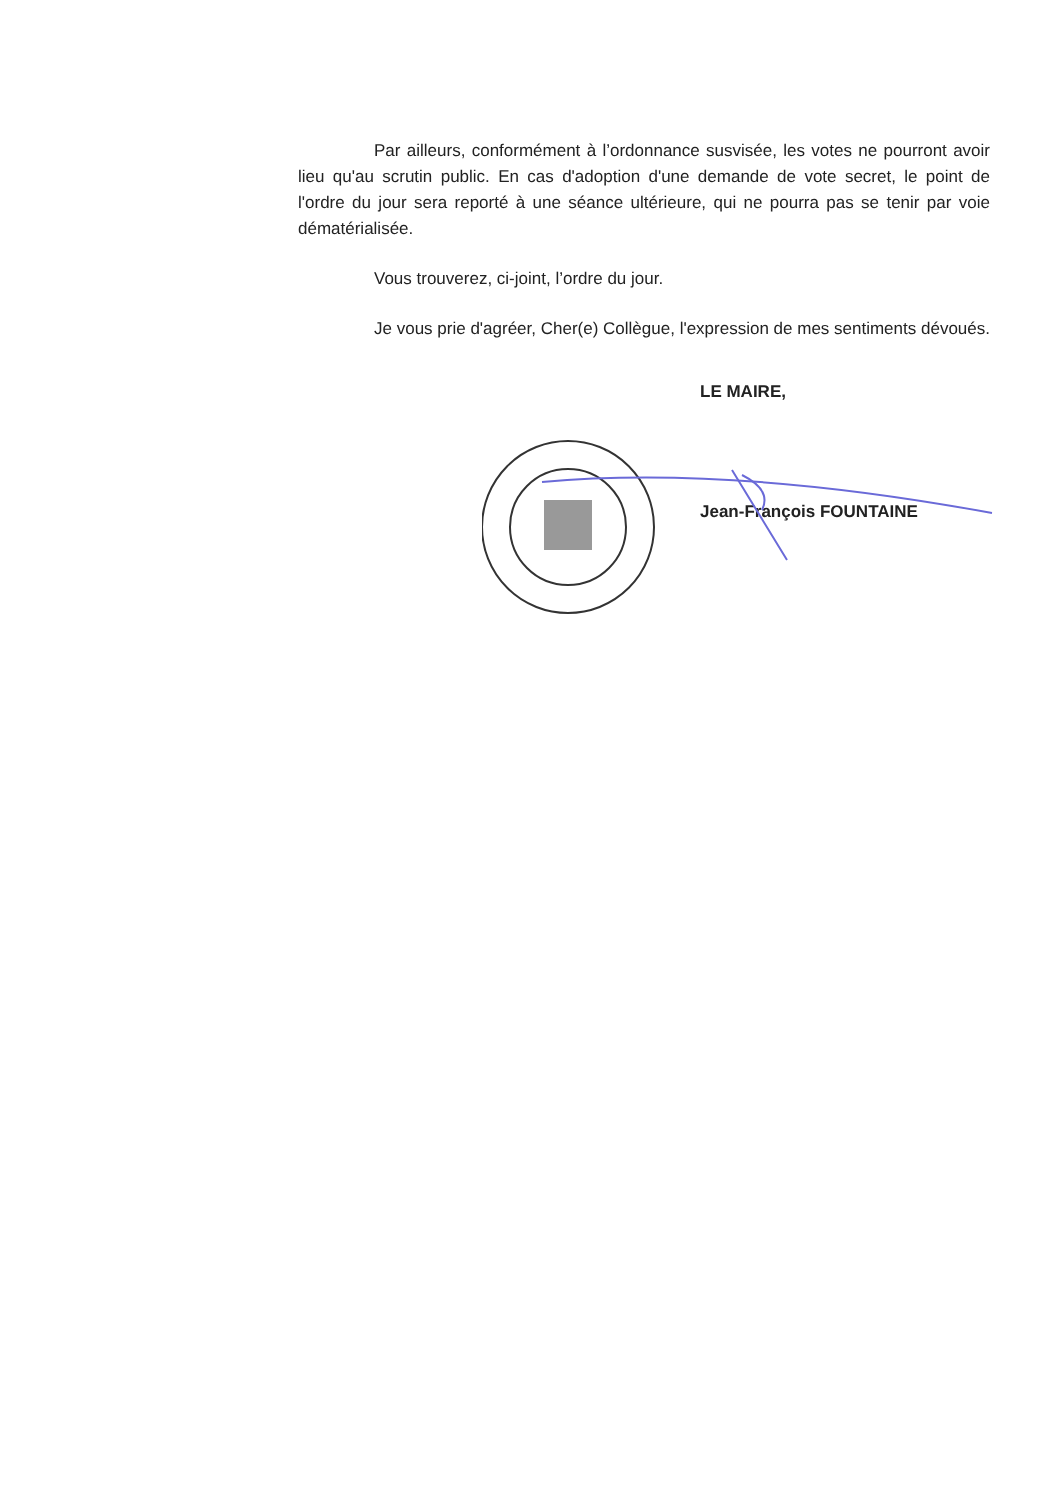Par ailleurs, conformément à l’ordonnance susvisée, les votes ne pourront avoir lieu qu'au scrutin public. En cas d'adoption d'une demande de vote secret, le point de l'ordre du jour sera reporté à une séance ultérieure, qui ne pourra pas se tenir par voie dématérialisée.
Vous trouverez, ci-joint, l’ordre du jour.
Je vous prie d'agréer, Cher(e) Collègue, l'expression de mes sentiments dévoués.
LE MAIRE,
Jean-François FOUNTAINE